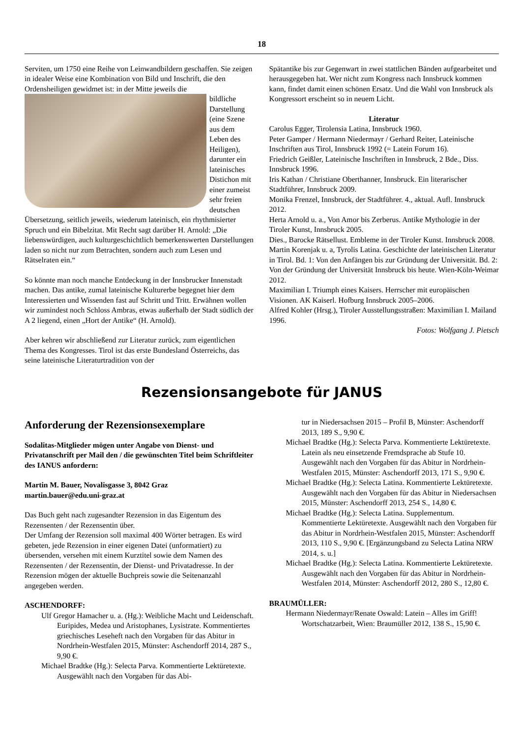18
Serviten, um 1750 eine Reihe von Leinwandbildern geschaffen. Sie zeigen in idealer Weise eine Kombination von Bild und Inschrift, die den Ordensheiligen gewidmet ist: in der Mitte jeweils die
bildliche Darstellung (eine Szene aus dem Leben des Heiligen), darunter ein lateinisches Distichon mit einer zumeist sehr freien deutschen Übersetzung, seitlich jeweils, wiederum lateinisch, ein rhythmisierter Spruch und ein Bibelzitat. Mit Recht sagt darüber H. Arnold: „Die liebenswürdigen, auch kulturgeschichtlich bemerkenswerten Darstellungen laden so nicht nur zum Betrachten, sondern auch zum Lesen und Rätselraten ein.“
So könnte man noch manche Entdeckung in der Innsbrucker Innenstadt machen. Das antike, zumal lateinische Kulturerbe begegnet hier dem Interessierten und Wissenden fast auf Schritt und Tritt. Erwähnen wollen wir zumindest noch Schloss Ambras, etwas außerhalb der Stadt südlich der A 2 liegend, einen „Hort der Antike“ (H. Arnold).
Aber kehren wir abschließend zur Literatur zurück, zum eigentlichen Thema des Kongresses. Tirol ist das erste Bundesland Österreichs, das seine lateinische Literaturtradition von der
Spätantike bis zur Gegenwart in zwei stattlichen Bänden aufgearbeitet und herausgegeben hat. Wer nicht zum Kongress nach Innsbruck kommen kann, findet damit einen schönen Ersatz. Und die Wahl von Innsbruck als Kongressort erscheint so in neuem Licht.
Literatur
Carolus Egger, Tirolensia Latina, Innsbruck 1960.
Peter Gamper / Hermann Niedermayr / Gerhard Reiter, Lateinische Inschriften aus Tirol, Innsbruck 1992 (= Latein Forum 16).
Friedrich Geißler, Lateinische Inschriften in Innsbruck, 2 Bde., Diss. Innsbruck 1996.
Iris Kathan / Christiane Oberthanner, Innsbruck. Ein literarischer Stadtführer, Innsbruck 2009.
Monika Frenzel, Innsbruck, der Stadtführer. 4., aktual. Aufl. Innsbruck 2012.
Herta Arnold u. a., Von Amor bis Zerberus. Antike Mythologie in der Tiroler Kunst, Innsbruck 2005.
Dies., Barocke Rätsellust. Embleme in der Tiroler Kunst. Innsbruck 2008.
Martin Korenjak u. a, Tyrolis Latina. Geschichte der lateinischen Literatur in Tirol. Bd. 1: Von den Anfängen bis zur Gründung der Universität. Bd. 2: Von der Gründung der Universität Innsbruck bis heute. Wien-Köln-Weimar 2012.
Maximilian I. Triumph eines Kaisers. Herrscher mit europäischen Visionen. AK Kaiserl. Hofburg Innsbruck 2005–2006.
Alfred Kohler (Hrsg.), Tiroler Ausstellungsstraßen: Maximilian I. Mailand 1996.
Fotos: Wolfgang J. Pietsch
Rezensionsangebote für JANUS
Anforderung der Rezensionsexemplare
Sodalitas-Mitglieder mögen unter Angabe von Dienst- und Privatanschrift per Mail den / die gewünschten Titel beim Schriftleiter des IANUS anfordern:
Martin M. Bauer, Novalisgasse 3, 8042 Graz
martin.bauer@edu.uni-graz.at
Das Buch geht nach zugesandter Rezension in das Eigentum des Rezensenten / der Rezensentin über.
Der Umfang der Rezension soll maximal 400 Wörter betragen. Es wird gebeten, jede Rezension in einer eigenen Datei (unformatiert) zu übersenden, versehen mit einem Kurztitel sowie dem Namen des Rezensenten / der Rezensentin, der Dienst- und Privatadresse. In der Rezension mögen der aktuelle Buchpreis sowie die Seitenanzahl angegeben werden.
ASCHENDORFF:
Ulf Gregor Hamacher u. a. (Hg.): Weibliche Macht und Leidenschaft. Euripides, Medea und Aristophanes, Lysistrate. Kommentiertes griechisches Leseheft nach den Vorgaben für das Abitur in Nordrhein-Westfalen 2015, Münster: Aschendorff 2014, 287 S., 9,90 €.
Michael Bradtke (Hg.): Selecta Parva. Kommentierte Lektüretexte. Ausgewählt nach den Vorgaben für das Abi-
tur in Niedersachsen 2015 – Profil B, Münster: Aschendorff 2013, 189 S., 9,90 €.
Michael Bradtke (Hg.): Selecta Parva. Kommentierte Lektüretexte. Latein als neu einsetzende Fremdsprache ab Stufe 10. Ausgewählt nach den Vorgaben für das Abitur in Nordrhein-Westfalen 2015, Münster: Aschendorff 2013, 171 S., 9,90 €.
Michael Bradtke (Hg.): Selecta Latina. Kommentierte Lektüretexte. Ausgewählt nach den Vorgaben für das Abitur in Niedersachsen 2015, Münster: Aschendorff 2013, 254 S., 14,80 €.
Michael Bradtke (Hg.): Selecta Latina. Supplementum. Kommentierte Lektüretexte. Ausgewählt nach den Vorgaben für das Abitur in Nordrhein-Westfalen 2015, Münster: Aschendorff 2013, 110 S., 9,90 €. [Ergänzungsband zu Selecta Latina NRW 2014, s. u.]
Michael Bradtke (Hg.): Selecta Latina. Kommentierte Lektüretexte. Ausgewählt nach den Vorgaben für das Abitur in Nordrhein-Westfalen 2014, Münster: Aschendorff 2012, 280 S., 12,80 €.
BRAUMÜLLER:
Hermann Niedermayr/Renate Oswald: Latein – Alles im Griff! Wortschatzarbeit, Wien: Braumüller 2012, 138 S., 15,90 €.